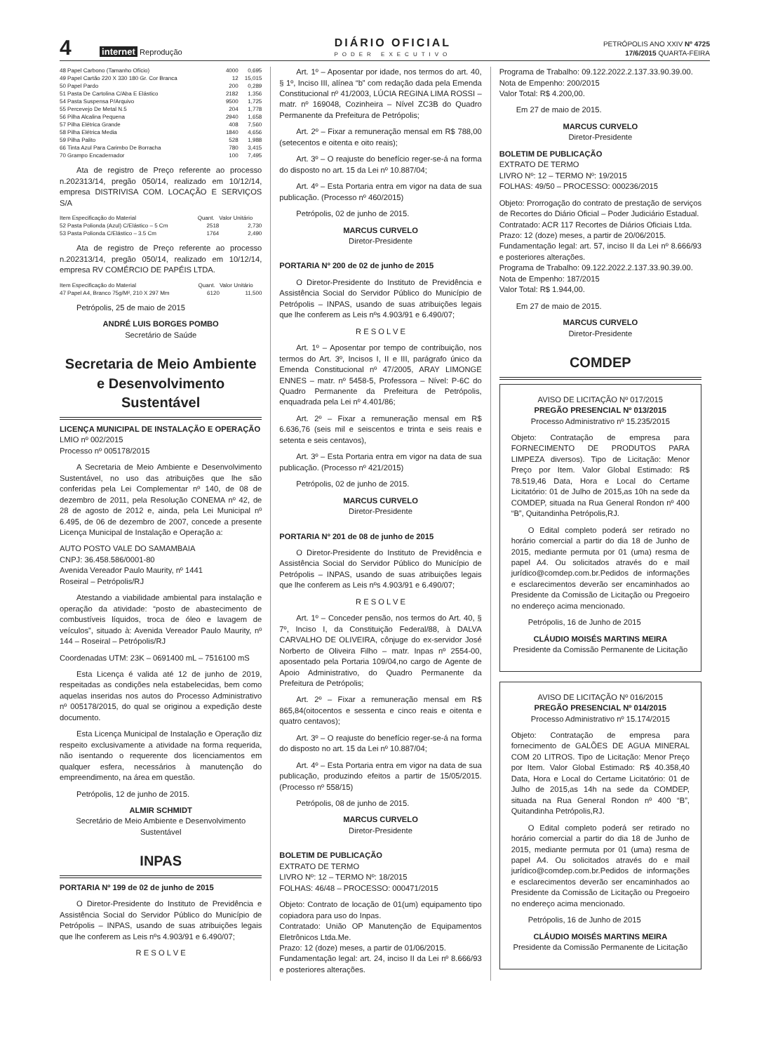4 internet Reprodução
DIÁRIO OFICIAL
PODER EXECUTIVO
PETRÓPOLIS ANO XXIV Nº 4725
17/6/2015 QUARTA-FEIRA
| 48 Papel Carbono (Tamanho Ofício) | 4000 | 0,695 |
| 49 Papel Cartão 220 X 330 180 Gr. Cor Branca | 12 | 15,015 |
| 50 Papel Pardo | 200 | 0,289 |
| 51 Pasta De Cartolina C/Aba E Elástico | 2182 | 1,356 |
| 54 Pasta Suspensa P/Arquivo | 9500 | 1,725 |
| 55 Percevejo De Metal N.5 | 204 | 1,778 |
| 56 Pilha Alcalina Pequena | 2940 | 1,658 |
| 57 Pilha Elétrica Grande | 408 | 7,560 |
| 58 Pilha Elétrica Media | 1840 | 4,656 |
| 59 Pilha Palito | 528 | 1,988 |
| 66 Tinta Azul Para Carimbo De Borracha | 780 | 3,415 |
| 70 Grampo Encadernador | 100 | 7,495 |
Ata de registro de Preço referente ao processo n.202313/14, pregão 050/14, realizado em 10/12/14, empresa DISTRIVISA COM. LOCAÇÃO E SERVIÇOS S/A
| Item Especificação do Material | Quant. | Valor Unitário |
| --- | --- | --- |
| 52 Pasta Polionda (Azul) C/Elástico – 5 Cm | 2518 | 2,730 |
| 53 Pasta Polionda C/Elástico – 3.5 Cm | 1764 | 2,490 |
Ata de registro de Preço referente ao processo n.202313/14, pregão 050/14, realizado em 10/12/14, empresa RV COMÉRCIO DE PAPÉIS LTDA.
| Item Especificação do Material | Quant. | Valor Unitário |
| --- | --- | --- |
| 47 Papel A4, Branco 75g/M², 210 X 297 Mm | 6120 | 11,500 |
Petrópolis, 25 de maio de 2015
ANDRÉ LUIS BORGES POMBO
Secretário de Saúde
Secretaria de Meio Ambiente e Desenvolvimento Sustentável
LICENÇA MUNICIPAL DE INSTALAÇÃO E OPERAÇÃO
LMIO nº 002/2015
Processo nº 005178/2015
A Secretaria de Meio Ambiente e Desenvolvimento Sustentável, no uso das atribuições que lhe são conferidas pela Lei Complementar nº 140, de 08 de dezembro de 2011, pela Resolução CONEMA nº 42, de 28 de agosto de 2012 e, ainda, pela Lei Municipal nº 6.495, de 06 de dezembro de 2007, concede a presente Licença Municipal de Instalação e Operação a:
AUTO POSTO VALE DO SAMAMBAIA
CNPJ: 36.458.586/0001-80
Avenida Vereador Paulo Maurity, nº 1441
Roseiral – Petrópolis/RJ
Atestando a viabilidade ambiental para instalação e operação da atividade: “posto de abastecimento de combustíveis líquidos, troca de óleo e lavagem de veículos”, situado à: Avenida Vereador Paulo Maurity, nº 144 – Roseiral – Petrópolis/RJ
Coordenadas UTM: 23K – 0691400 mL – 7516100 mS
Esta Licença é valida até 12 de junho de 2019, respeitadas as condições nela estabelecidas, bem como aquelas inseridas nos autos do Processo Administrativo nº 005178/2015, do qual se originou a expedição deste documento.
Esta Licença Municipal de Instalação e Operação diz respeito exclusivamente a atividade na forma requerida, não isentando o requerente dos licenciamentos em qualquer esfera, necessários à manutenção do empreendimento, na área em questão.
Petrópolis, 12 de junho de 2015.
ALMIR SCHMIDT
Secretário de Meio Ambiente e Desenvolvimento Sustentável
INPAS
PORTARIA Nº 199 de 02 de junho de 2015
O Diretor-Presidente do Instituto de Previdência e Assistência Social do Servidor Público do Município de Petrópolis – INPAS, usando de suas atribuições legais que lhe conferem as Leis nºs 4.903/91 e 6.490/07;
R E S O L V E
Art. 1º – Aposentar por idade, nos termos do art. 40, § 1º, Inciso III, alínea “b” com redação dada pela Emenda Constitucional nº 41/2003, LÚCIA REGINA LIMA ROSSI – matr. nº 169048, Cozinheira – Nível ZC3B do Quadro Permanente da Prefeitura de Petrópolis;
Art. 2º – Fixar a remuneração mensal em R$ 788,00 (setecentos e oitenta e oito reais);
Art. 3º – O reajuste do benefício reger-se-á na forma do disposto no art. 15 da Lei nº 10.887/04;
Art. 4º – Esta Portaria entra em vigor na data de sua publicação. (Processo nº 460/2015)
Petrópolis, 02 de junho de 2015.
MARCUS CURVELO
Diretor-Presidente
PORTARIA Nº 200 de 02 de junho de 2015
O Diretor-Presidente do Instituto de Previdência e Assistência Social do Servidor Público do Município de Petrópolis – INPAS, usando de suas atribuições legais que lhe conferem as Leis nºs 4.903/91 e 6.490/07;
R E S O L V E
Art. 1º – Aposentar por tempo de contribuição, nos termos do Art. 3º, Incisos I, II e III, parágrafo único da Emenda Constitucional nº 47/2005, ARAY LIMONGE ENNES – matr. nº 5458-5, Professora – Nível: P-6C do Quadro Permanente da Prefeitura de Petrópolis, enquadrada pela Lei nº 4.401/86;
Art. 2º – Fixar a remuneração mensal em R$ 6.636,76 (seis mil e seiscentos e trinta e seis reais e setenta e seis centavos),
Art. 3º – Esta Portaria entra em vigor na data de sua publicação. (Processo nº 421/2015)
Petrópolis, 02 de junho de 2015.
MARCUS CURVELO
Diretor-Presidente
PORTARIA Nº 201 de 08 de junho de 2015
O Diretor-Presidente do Instituto de Previdência e Assistência Social do Servidor Público do Município de Petrópolis – INPAS, usando de suas atribuições legais que lhe conferem as Leis nºs 4.903/91 e 6.490/07;
R E S O L V E
Art. 1º – Conceder pensão, nos termos do Art. 40, § 7º, Inciso I, da Constituição Federal/88, à DALVA CARVALHO DE OLIVEIRA, cônjuge do ex-servidor José Norberto de Oliveira Filho – matr. Inpas nº 2554-00, aposentado pela Portaria 109/04,no cargo de Agente de Apoio Administrativo, do Quadro Permanente da Prefeitura de Petrópolis;
Art. 2º – Fixar a remuneração mensal em R$ 865,84(oitocentos e sessenta e cinco reais e oitenta e quatro centavos);
Art. 3º – O reajuste do benefício reger-se-á na forma do disposto no art. 15 da Lei nº 10.887/04;
Art. 4º – Esta Portaria entra em vigor na data de sua publicação, produzindo efeitos a partir de 15/05/2015. (Processo nº 558/15)
Petrópolis, 08 de junho de 2015.
MARCUS CURVELO
Diretor-Presidente
BOLETIM DE PUBLICAÇÃO
EXTRATO DE TERMO
LIVRO Nº: 12 – TERMO Nº: 18/2015
FOLHAS: 46/48 – PROCESSO: 000471/2015
Objeto: Contrato de locação de 01(um) equipamento tipo copiadora para uso do Inpas.
Contratado: União OP Manutenção de Equipamentos Eletrônicos Ltda.Me.
Prazo: 12 (doze) meses, a partir de 01/06/2015.
Fundamentação legal: art. 24, inciso II da Lei nº 8.666/93 e posteriores alterações.
Programa de Trabalho: 09.122.2022.2.137.33.90.39.00.
Nota de Empenho: 200/2015
Valor Total: R$ 4.200,00.
Em 27 de maio de 2015.
MARCUS CURVELO
Diretor-Presidente
BOLETIM DE PUBLICAÇÃO
EXTRATO DE TERMO
LIVRO Nº: 12 – TERMO Nº: 19/2015
FOLHAS: 49/50 – PROCESSO: 000236/2015
Objeto: Prorrogação do contrato de prestação de serviços de Recortes do Diário Oficial – Poder Judiciário Estadual.
Contratado: ACR 117 Recortes de Diários Oficiais Ltda.
Prazo: 12 (doze) meses, a partir de 20/06/2015.
Fundamentação legal: art. 57, inciso II da Lei nº 8.666/93 e posteriores alterações.
Programa de Trabalho: 09.122.2022.2.137.33.90.39.00.
Nota de Empenho: 187/2015
Valor Total: R$ 1.944,00.
Em 27 de maio de 2015.
MARCUS CURVELO
Diretor-Presidente
COMDEP
AVISO DE LICITAÇÃO Nº 017/2015
PREGÃO PRESENCIAL Nº 013/2015
Processo Administrativo nº 15.235/2015
Objeto: Contratação de empresa para FORNECIMENTO DE PRODUTOS PARA LIMPEZA diversos). Tipo de Licitação: Menor Preço por Item. Valor Global Estimado: R$ 78.519,46 Data, Hora e Local do Certame Licitatório: 01 de Julho de 2015,as 10h na sede da COMDEP, situada na Rua General Rondon nº 400 “B”, Quitandinha Petrópolis,RJ.
O Edital completo poderá ser retirado no horário comercial a partir do dia 18 de Junho de 2015, mediante permuta por 01 (uma) resma de papel A4. Ou solicitados através do e mail jurídico@comdep.com.br.Pedidos de informações e esclarecimentos deverão ser encaminhados ao Presidente da Comissão de Licitação ou Pregoeiro no endereço acima mencionado.
Petrópolis, 16 de Junho de 2015
CLÁUDIO MOISÉS MARTINS MEIRA
Presidente da Comissão Permanente de Licitação
AVISO DE LICITAÇÃO Nº 016/2015
PREGÃO PRESENCIAL Nº 014/2015
Processo Administrativo nº 15.174/2015
Objeto: Contratação de empresa para fornecimento de GALÕES DE AGUA MINERAL COM 20 LITROS. Tipo de Licitação: Menor Preço por Item. Valor Global Estimado: R$ 40.358,40 Data, Hora e Local do Certame Licitatório: 01 de Julho de 2015,as 14h na sede da COMDEP, situada na Rua General Rondon nº 400 “B”, Quitandinha Petrópolis,RJ.
O Edital completo poderá ser retirado no horário comercial a partir do dia 18 de Junho de 2015, mediante permuta por 01 (uma) resma de papel A4. Ou solicitados através do e mail jurídico@comdep.com.br.Pedidos de informações e esclarecimentos deverão ser encaminhados ao Presidente da Comissão de Licitação ou Pregoeiro no endereço acima mencionado.
Petrópolis, 16 de Junho de 2015
CLÁUDIO MOISÉS MARTINS MEIRA
Presidente da Comissão Permanente de Licitação